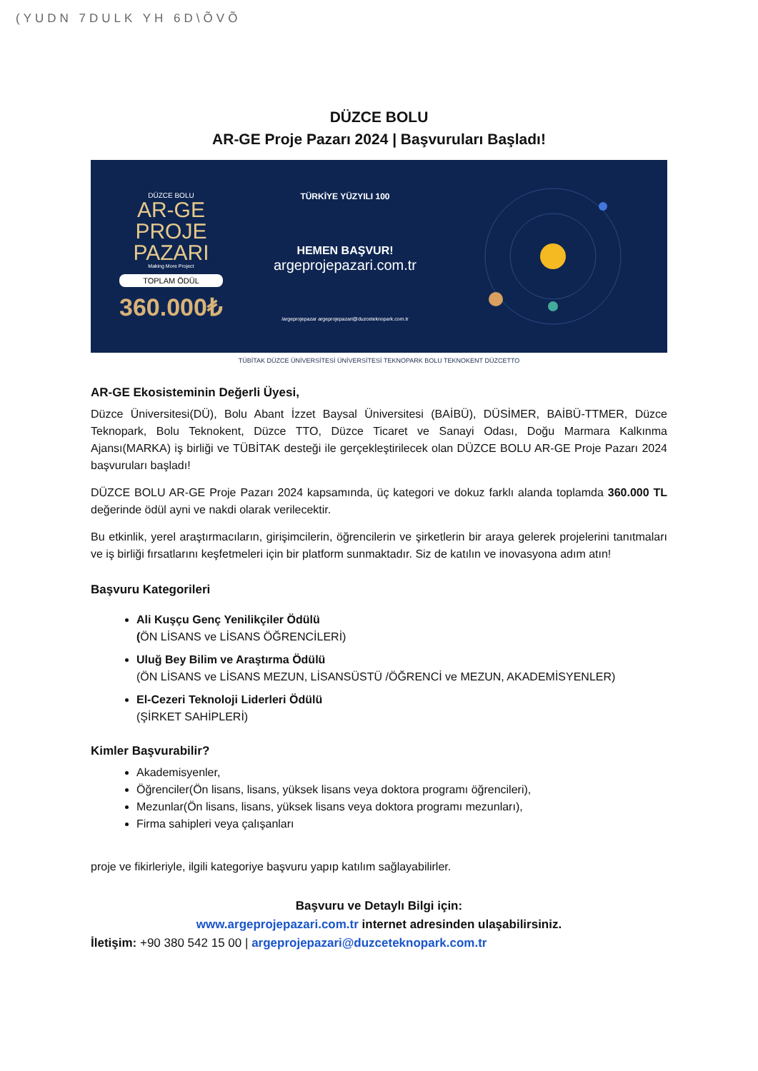(YUDN 7DULK YH 6D\ÕVÕ
DÜZCE BOLU
AR-GE Proje Pazarı 2024 | Başvuruları Başladı!
DÜZCE BOLU
AR-GE
PROJE
PAZARI
Making More Project
TOPLAM ÖDÜL
360.000₺
TÜRKİYE YÜZYILI 100
HEMEN BAŞVUR!
argeprojepazari.com.tr
/argeprojepazar argeprojepazari@duzceteknopark.com.tr
TÜBİTAK DÜZCE ÜNİVERSİTESİ ÜNİVERSİTESİ TEKNOPARK BOLU TEKNOKENT DÜZCETTO
AR-GE Ekosisteminin Değerli Üyesi,
Düzce Üniversitesi(DÜ), Bolu Abant İzzet Baysal Üniversitesi (BAİBÜ), DÜSİMER, BAİBÜ-TTMER, Düzce Teknopark, Bolu Teknokent, Düzce TTO, Düzce Ticaret ve Sanayi Odası, Doğu Marmara Kalkınma Ajansı(MARKA) iş birliği ve TÜBİTAK desteği ile gerçekleştirilecek olan DÜZCE BOLU AR-GE Proje Pazarı 2024 başvuruları başladı!
DÜZCE BOLU AR-GE Proje Pazarı 2024 kapsamında, üç kategori ve dokuz farklı alanda toplamda 360.000 TL değerinde ödül ayni ve nakdi olarak verilecektir.
Bu etkinlik, yerel araştırmacıların, girişimcilerin, öğrencilerin ve şirketlerin bir araya gelerek projelerini tanıtmaları ve iş birliği fırsatlarını keşfetmeleri için bir platform sunmaktadır. Siz de katılın ve inovasyona adım atın!
Başvuru Kategorileri
Ali Kuşçu Genç Yenilikçiler Ödülü
(ÖN LİSANS ve LİSANS ÖĞRENCİLERİ)
Uluğ Bey Bilim ve Araştırma Ödülü
(ÖN LİSANS ve LİSANS MEZUN, LİSANSÜSTÜ /ÖĞRENCİ ve MEZUN, AKADEMİSYENLER)
El-Cezeri Teknoloji Liderleri Ödülü
(ŞİRKET SAHİPLERİ)
Kimler Başvurabilir?
Akademisyenler,
Öğrenciler(Ön lisans, lisans, yüksek lisans veya doktora programı öğrencileri),
Mezunlar(Ön lisans, lisans, yüksek lisans veya doktora programı mezunları),
Firma sahipleri veya çalışanları
proje ve fikirleriyle, ilgili kategoriye başvuru yapıp katılım sağlayabilirler.
Başvuru ve Detaylı Bilgi için:
www.argeprojepazari.com.tr internet adresinden ulaşabilirsiniz.
İletişim: +90 380 542 15 00 | argeprojepazari@duzceteknopark.com.tr